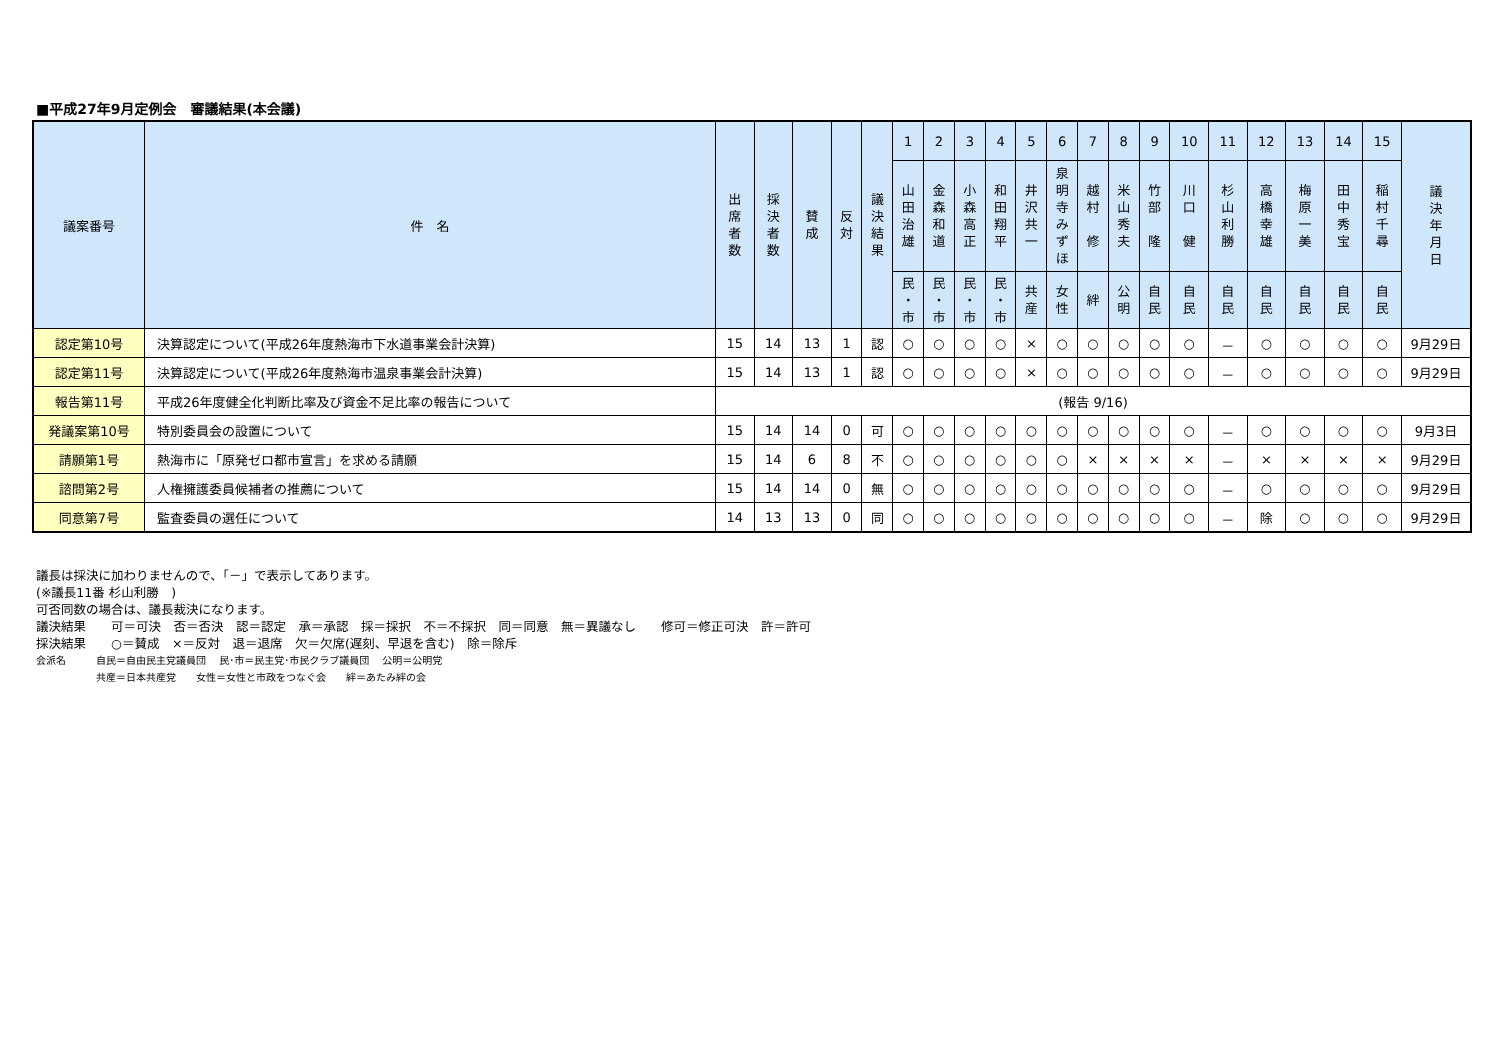■平成27年9月定例会　審議結果(本会議)
| 議案番号 | 件 名 | 出 席 者 数 | 採 決 者 数 | 賛 成 | 反 対 | 議 決 結 果 | 1 | 2 | 3 | 4 | 5 | 6 | 7 | 8 | 9 | 10 | 11 | 12 | 13 | 14 | 15 | 議 決 年 月 日 |
| --- | --- | --- | --- | --- | --- | --- | --- | --- | --- | --- | --- | --- | --- | --- | --- | --- | --- | --- | --- | --- | --- | --- |
| | | | | | | | 山 田 治 雄 | 金 森 和 道 | 小 森 高 正 | 和 田 翔 平 | 井 沢 共 一 | 泉 明 寺 み ず ほ | 越 村 修 | 米 山 秀 夫 | 竹 部 隆 | 川 口 健 | 杉 山 利 勝 | 高 橋 幸 雄 | 梅 原 一 美 | 田 中 秀 宝 | 稲 村 千 尋 | |
| | | | | | | | 民 ・ 市 | 民 ・ 市 | 民 ・ 市 | 民 ・ 市 | 共 産 | 女 性 | 絆 | 公 明 | 自 民 | 自 民 | 自 民 | 自 民 | 自 民 | 自 民 | 自 民 | |
| 認定第10号 | 決算認定について(平成26年度熱海市下水道事業会計決算) | 15 | 14 | 13 | 1 | 認 | ○ | ○ | ○ | ○ | × | ○ | ○ | ○ | ○ | ○ | － | ○ | ○ | ○ | ○ | 9月29日 |
| 認定第11号 | 決算認定について(平成26年度熱海市温泉事業会計決算) | 15 | 14 | 13 | 1 | 認 | ○ | ○ | ○ | ○ | × | ○ | ○ | ○ | ○ | ○ | － | ○ | ○ | ○ | ○ | 9月29日 |
| 報告第11号 | 平成26年度健全化判断比率及び資金不足比率の報告について | (報告 9/16) | | | | | | | | | | | | | | | | | | | | |
| 発議案第10号 | 特別委員会の設置について | 15 | 14 | 14 | 0 | 可 | ○ | ○ | ○ | ○ | ○ | ○ | ○ | ○ | ○ | ○ | － | ○ | ○ | ○ | ○ | 9月3日 |
| 請願第1号 | 熱海市に「原発ゼロ都市宣言」を求める請願 | 15 | 14 | 6 | 8 | 不 | ○ | ○ | ○ | ○ | ○ | ○ | × | × | × | × | － | × | × | × | × | 9月29日 |
| 諮問第2号 | 人権擁護委員候補者の推薦について | 15 | 14 | 14 | 0 | 無 | ○ | ○ | ○ | ○ | ○ | ○ | ○ | ○ | ○ | ○ | － | ○ | ○ | ○ | ○ | 9月29日 |
| 同意第7号 | 監査委員の選任について | 14 | 13 | 13 | 0 | 同 | ○ | ○ | ○ | ○ | ○ | ○ | ○ | ○ | ○ | ○ | － | 除 | ○ | ○ | ○ | 9月29日 |
議長は採決に加わりませんので、「－」で表示してあります。
(※議長11番 杉山利勝　)
可否同数の場合は、議長裁決になります。
議決結果　　可＝可決　否＝否決　認＝認定　承＝承認　採＝採択　不＝不採択　同＝同意　無＝異議なし　　修可＝修正可決　許＝許可
採決結果　　○＝賛成　×＝反対　退＝退席　欠＝欠席(遅刻、早退を含む)　除＝除斥
会派名　　　自民＝自由民主党議員団　 民･市＝民主党･市民クラブ議員団　 公明＝公明党
共産＝日本共産党　　女性＝女性と市政をつなぐ会　　絆＝あたみ絆の会